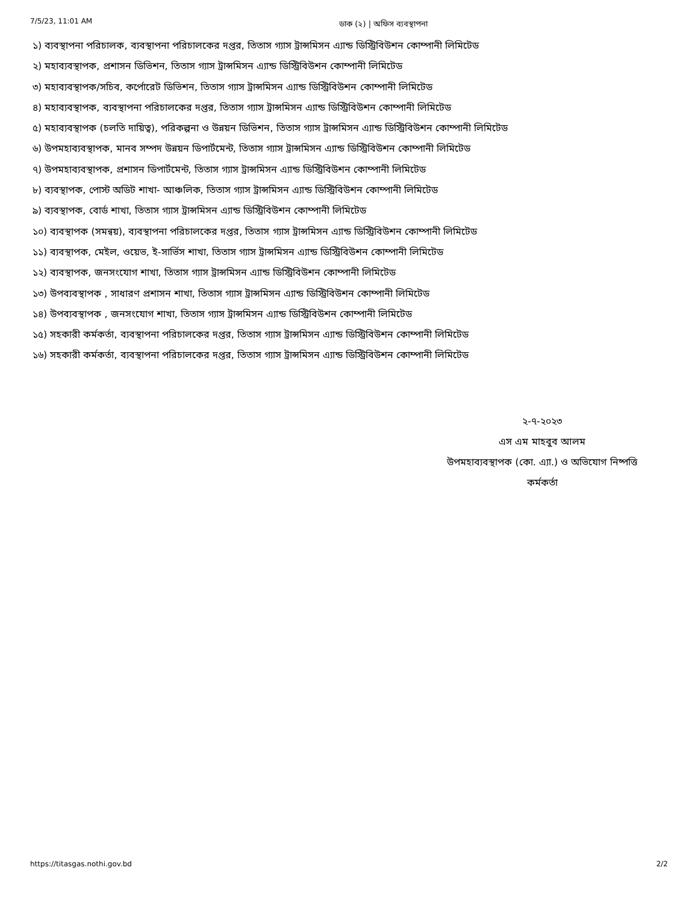7/5/23, 11:01 AM ডাক (২) | অফিস ব্যবস্থাপনা
১) ব্যবস্থাপনা পরিচালক, ব্যবস্থাপনা পরিচালকের দপ্তর, তিতাস গ্যাস ট্রান্সমিসন এ্যান্ড ডিস্ট্রিবিউশন কোম্পানী লিমিটেড
২) মহাব্যবস্থাপক, প্রশাসন ডিভিশন, তিতাস গ্যাস ট্রান্সমিসন এ্যান্ড ডিস্ট্রিবিউশন কোম্পানী লিমিটেড
৩) মহাব্যবস্থাপক/সচিব, কর্পোরেট ডিভিশন, তিতাস গ্যাস ট্রান্সমিসন এ্যান্ড ডিস্ট্রিবিউশন কোম্পানী লিমিটেড
৪) মহাব্যবস্থাপক, ব্যবস্থাপনা পরিচালকের দপ্তর, তিতাস গ্যাস ট্রান্সমিসন এ্যান্ড ডিস্ট্রিবিউশন কোম্পানী লিমিটেড
৫) মহাব্যবস্থাপক (চলতি দায়িত্ব), পরিকল্পনা ও উন্নয়ন ডিভিশন, তিতাস গ্যাস ট্রান্সমিসন এ্যান্ড ডিস্ট্রিবিউশন কোম্পানী লিমিটেড
৬) উপমহাব্যবস্থাপক, মানব সম্পদ উন্নয়ন ডিপার্টমেন্ট, তিতাস গ্যাস ট্রান্সমিসন এ্যান্ড ডিস্ট্রিবিউশন কোম্পানী লিমিটেড
৭) উপমহাব্যবস্থাপক, প্রশাসন ডিপার্টমেন্ট, তিতাস গ্যাস ট্রান্সমিসন এ্যান্ড ডিস্ট্রিবিউশন কোম্পানী লিমিটেড
৮) ব্যবস্থাপক, পোস্ট অডিট শাখা- আঞ্চলিক, তিতাস গ্যাস ট্রান্সমিসন এ্যান্ড ডিস্ট্রিবিউশন কোম্পানী লিমিটেড
৯) ব্যবস্থাপক, বোর্ড শাখা, তিতাস গ্যাস ট্রান্সমিসন এ্যান্ড ডিস্ট্রিবিউশন কোম্পানী লিমিটেড
১০) ব্যবস্থাপক (সমন্বয়), ব্যবস্থাপনা পরিচালকের দপ্তর, তিতাস গ্যাস ট্রান্সমিসন এ্যান্ড ডিস্ট্রিবিউশন কোম্পানী লিমিটেড
১১) ব্যবস্থাপক, মেইল, ওয়েভ, ই-সার্ভিস শাখা, তিতাস গ্যাস ট্রান্সমিসন এ্যান্ড ডিস্ট্রিবিউশন কোম্পানী লিমিটেড
১২) ব্যবস্থাপক, জনসংযোগ শাখা, তিতাস গ্যাস ট্রান্সমিসন এ্যান্ড ডিস্ট্রিবিউশন কোম্পানী লিমিটেড
১৩) উপব্যবস্থাপক , সাধারণ প্রশাসন শাখা, তিতাস গ্যাস ট্রান্সমিসন এ্যান্ড ডিস্ট্রিবিউশন কোম্পানী লিমিটেড
১৪) উপব্যবস্থাপক , জনসংযোগ শাখা, তিতাস গ্যাস ট্রান্সমিসন এ্যান্ড ডিস্ট্রিবিউশন কোম্পানী লিমিটেড
১৫) সহকারী কর্মকর্তা, ব্যবস্থাপনা পরিচালকের দপ্তর, তিতাস গ্যাস ট্রান্সমিসন এ্যান্ড ডিস্ট্রিবিউশন কোম্পানী লিমিটেড
১৬) সহকারী কর্মকর্তা, ব্যবস্থাপনা পরিচালকের দপ্তর, তিতাস গ্যাস ট্রান্সমিসন এ্যান্ড ডিস্ট্রিবিউশন কোম্পানী লিমিটেড
২-৭-২০২৩
এস এম মাহবুব আলম
উপমহাব্যবস্থাপক (কো. এ্যা.) ও অভিযোগ নিষ্পত্তি
কর্মকর্তা
https://titasgas.nothi.gov.bd 2/2